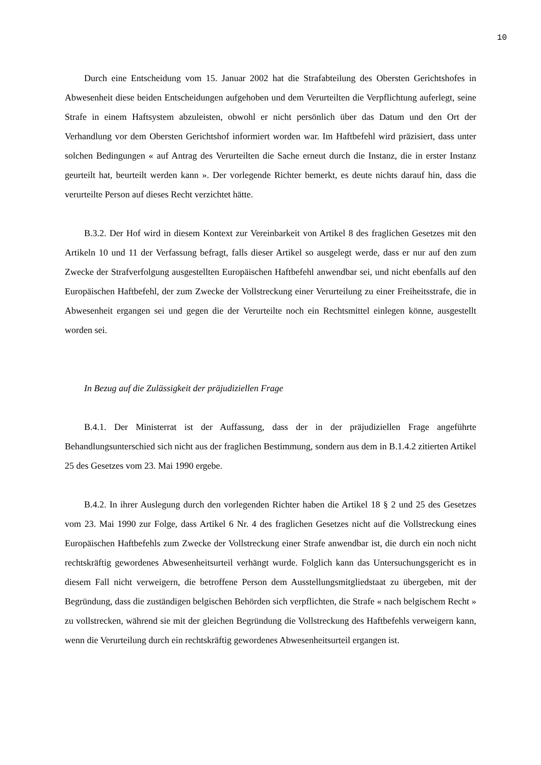10
Durch eine Entscheidung vom 15. Januar 2002 hat die Strafabteilung des Obersten Gerichtshofes in Abwesenheit diese beiden Entscheidungen aufgehoben und dem Verurteilten die Verpflichtung auferlegt, seine Strafe in einem Haftsystem abzuleisten, obwohl er nicht persönlich über das Datum und den Ort der Verhandlung vor dem Obersten Gerichtshof informiert worden war. Im Haftbefehl wird präzisiert, dass unter solchen Bedingungen « auf Antrag des Verurteilten die Sache erneut durch die Instanz, die in erster Instanz geurteilt hat, beurteilt werden kann ». Der vorlegende Richter bemerkt, es deute nichts darauf hin, dass die verurteilte Person auf dieses Recht verzichtet hätte.
B.3.2. Der Hof wird in diesem Kontext zur Vereinbarkeit von Artikel 8 des fraglichen Gesetzes mit den Artikeln 10 und 11 der Verfassung befragt, falls dieser Artikel so ausgelegt werde, dass er nur auf den zum Zwecke der Strafverfolgung ausgestellten Europäischen Haftbefehl anwendbar sei, und nicht ebenfalls auf den Europäischen Haftbefehl, der zum Zwecke der Vollstreckung einer Verurteilung zu einer Freiheitsstrafe, die in Abwesenheit ergangen sei und gegen die der Verurteilte noch ein Rechtsmittel einlegen könne, ausgestellt worden sei.
In Bezug auf die Zulässigkeit der präjudiziellen Frage
B.4.1. Der Ministerrat ist der Auffassung, dass der in der präjudiziellen Frage angeführte Behandlungsunterschied sich nicht aus der fraglichen Bestimmung, sondern aus dem in B.1.4.2 zitierten Artikel 25 des Gesetzes vom 23. Mai 1990 ergebe.
B.4.2. In ihrer Auslegung durch den vorlegenden Richter haben die Artikel 18 § 2 und 25 des Gesetzes vom 23. Mai 1990 zur Folge, dass Artikel 6 Nr. 4 des fraglichen Gesetzes nicht auf die Vollstreckung eines Europäischen Haftbefehls zum Zwecke der Vollstreckung einer Strafe anwendbar ist, die durch ein noch nicht rechtskräftig gewordenes Abwesenheitsurteil verhängt wurde. Folglich kann das Untersuchungsgericht es in diesem Fall nicht verweigern, die betroffene Person dem Ausstellungsmitgliedstaat zu übergeben, mit der Begründung, dass die zuständigen belgischen Behörden sich verpflichten, die Strafe « nach belgischem Recht » zu vollstrecken, während sie mit der gleichen Begründung die Vollstreckung des Haftbefehls verweigern kann, wenn die Verurteilung durch ein rechtskräftig gewordenes Abwesenheitsurteil ergangen ist.